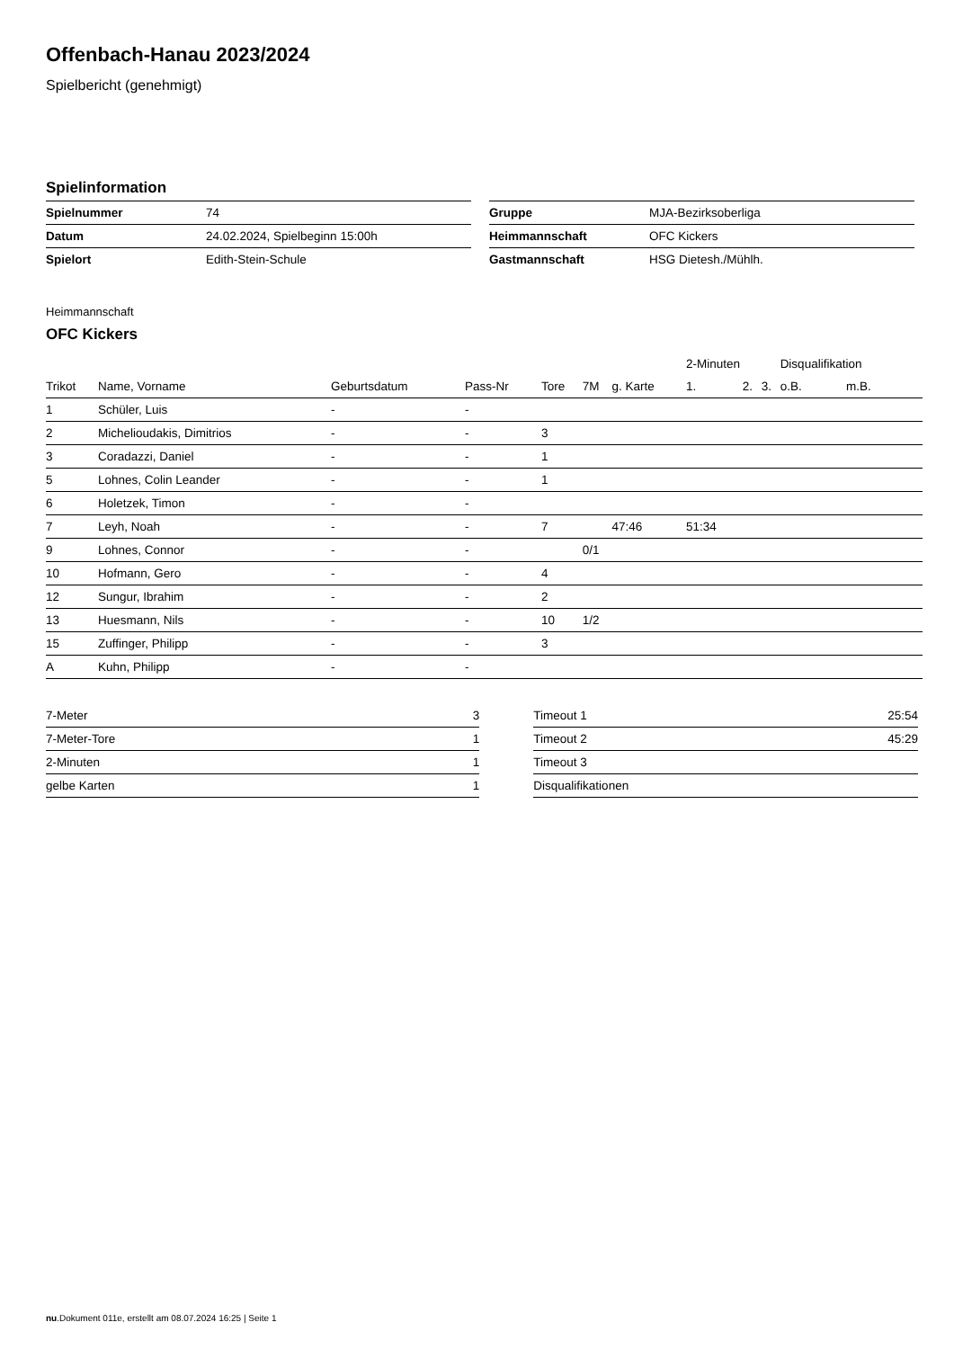Offenbach-Hanau 2023/2024
Spielbericht (genehmigt)
Spielinformation
| Spielnummer | 74 |
| Datum | 24.02.2024, Spielbeginn 15:00h |
| Spielort | Edith-Stein-Schule |
| Gruppe | MJA-Bezirksoberliga |
| Heimmannschaft | OFC Kickers |
| Gastmannschaft | HSG Dietesh./Mühlh. |
Heimmannschaft
OFC Kickers
| | | | | | | | 2-Minuten | | | Disqualifikation | |
| --- | --- | --- | --- | --- | --- | --- | --- | --- | --- | --- | --- |
| Trikot | Name, Vorname | Geburtsdatum | Pass-Nr | Tore | 7M | g. Karte | 1. | 2. | 3. | o.B. | m.B. |
| 1 | Schüler, Luis | - | - | | | | | | | | |
| 2 | Michelioudakis, Dimitrios | - | - | 3 | | | | | | | |
| 3 | Coradazzi, Daniel | - | - | 1 | | | | | | | |
| 5 | Lohnes, Colin Leander | - | - | 1 | | | | | | | |
| 6 | Holetzek, Timon | - | - | | | | | | | | |
| 7 | Leyh, Noah | - | - | 7 | | 47:46 | 51:34 | | | | |
| 9 | Lohnes, Connor | - | - | | 0/1 | | | | | | |
| 10 | Hofmann, Gero | - | - | 4 | | | | | | | |
| 12 | Sungur, Ibrahim | - | - | 2 | | | | | | | |
| 13 | Huesmann, Nils | - | - | 10 | 1/2 | | | | | | |
| 15 | Zuffinger, Philipp | - | - | 3 | | | | | | | |
| A | Kuhn, Philipp | - | - | | | | | | | | |
| 7-Meter | 3 |
| 7-Meter-Tore | 1 |
| 2-Minuten | 1 |
| gelbe Karten | 1 |
| Timeout 1 | 25:54 |
| Timeout 2 | 45:29 |
| Timeout 3 | |
| Disqualifikationen | |
nu.Dokument 011e, erstellt am 08.07.2024 16:25 | Seite 1